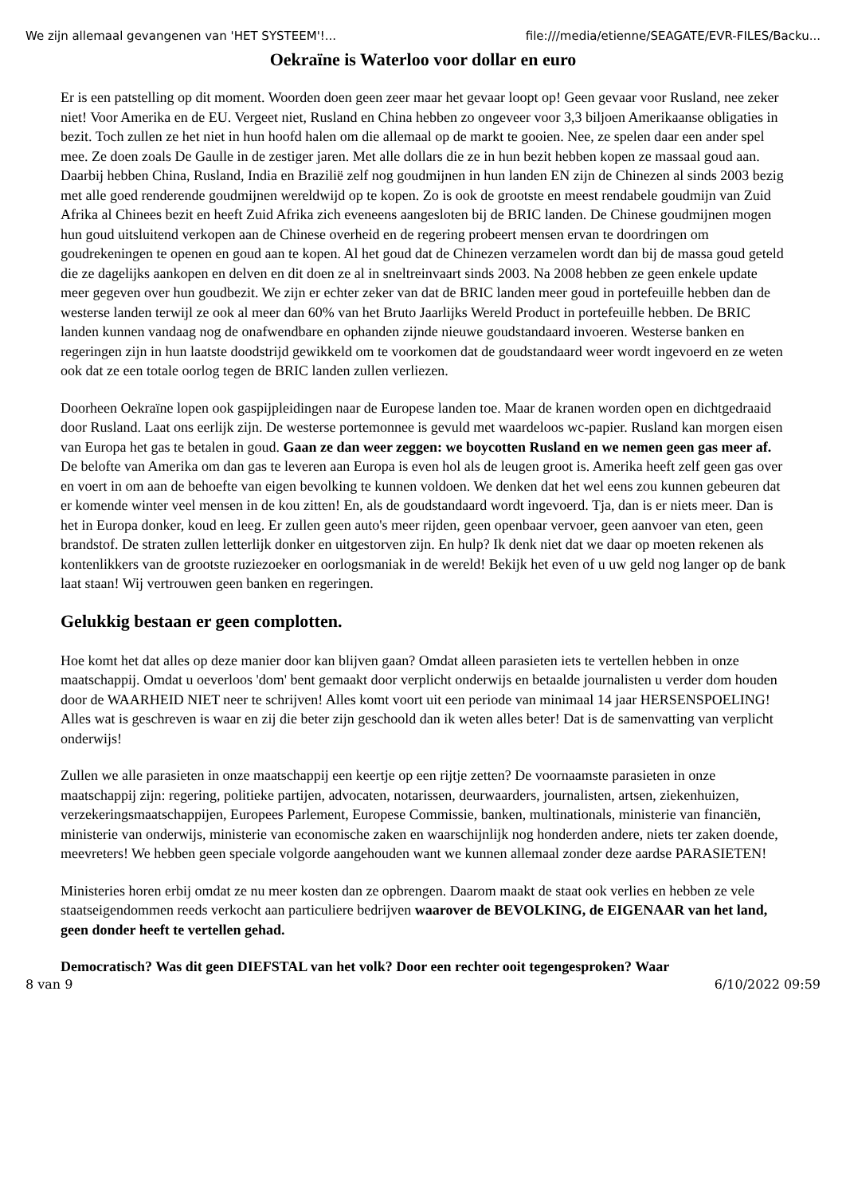We zijn allemaal gevangenen van 'HET SYSTEEM'!... file:///media/etienne/SEAGATE/EVR-FILES/Backu...
Oekraïne is Waterloo voor dollar en euro
Er is een patstelling op dit moment. Woorden doen geen zeer maar het gevaar loopt op! Geen gevaar voor Rusland, nee zeker niet! Voor Amerika en de EU. Vergeet niet, Rusland en China hebben zo ongeveer voor 3,3 biljoen Amerikaanse obligaties in bezit. Toch zullen ze het niet in hun hoofd halen om die allemaal op de markt te gooien. Nee, ze spelen daar een ander spel mee. Ze doen zoals De Gaulle in de zestiger jaren. Met alle dollars die ze in hun bezit hebben kopen ze massaal goud aan. Daarbij hebben China, Rusland, India en Brazilië zelf nog goudmijnen in hun landen EN zijn de Chinezen al sinds 2003 bezig met alle goed renderende goudmijnen wereldwijd op te kopen. Zo is ook de grootste en meest rendabele goudmijn van Zuid Afrika al Chinees bezit en heeft Zuid Afrika zich eveneens aangesloten bij de BRIC landen. De Chinese goudmijnen mogen hun goud uitsluitend verkopen aan de Chinese overheid en de regering probeert mensen ervan te doordringen om goudrekeningen te openen en goud aan te kopen. Al het goud dat de Chinezen verzamelen wordt dan bij de massa goud geteld die ze dagelijks aankopen en delven en dit doen ze al in sneltreinvaart sinds 2003. Na 2008 hebben ze geen enkele update meer gegeven over hun goudbezit. We zijn er echter zeker van dat de BRIC landen meer goud in portefeuille hebben dan de westerse landen terwijl ze ook al meer dan 60% van het Bruto Jaarlijks Wereld Product in portefeuille hebben. De BRIC landen kunnen vandaag nog de onafwendbare en ophanden zijnde nieuwe goudstandaard invoeren. Westerse banken en regeringen zijn in hun laatste doodstrijd gewikkeld om te voorkomen dat de goudstandaard weer wordt ingevoerd en ze weten ook dat ze een totale oorlog tegen de BRIC landen zullen verliezen.
Doorheen Oekraïne lopen ook gaspijpleidingen naar de Europese landen toe. Maar de kranen worden open en dichtgedraaid door Rusland. Laat ons eerlijk zijn. De westerse portemonnee is gevuld met waardeloos wc-papier. Rusland kan morgen eisen van Europa het gas te betalen in goud. Gaan ze dan weer zeggen: we boycotten Rusland en we nemen geen gas meer af. De belofte van Amerika om dan gas te leveren aan Europa is even hol als de leugen groot is. Amerika heeft zelf geen gas over en voert in om aan de behoefte van eigen bevolking te kunnen voldoen. We denken dat het wel eens zou kunnen gebeuren dat er komende winter veel mensen in de kou zitten! En, als de goudstandaard wordt ingevoerd. Tja, dan is er niets meer. Dan is het in Europa donker, koud en leeg. Er zullen geen auto's meer rijden, geen openbaar vervoer, geen aanvoer van eten, geen brandstof. De straten zullen letterlijk donker en uitgestorven zijn. En hulp? Ik denk niet dat we daar op moeten rekenen als kontenlikkers van de grootste ruziezoeker en oorlogsmaniak in de wereld! Bekijk het even of u uw geld nog langer op de bank laat staan! Wij vertrouwen geen banken en regeringen.
Gelukkig bestaan er geen complotten.
Hoe komt het dat alles op deze manier door kan blijven gaan? Omdat alleen parasieten iets te vertellen hebben in onze maatschappij. Omdat u oeverloos 'dom' bent gemaakt door verplicht onderwijs en betaalde journalisten u verder dom houden door de WAARHEID NIET neer te schrijven! Alles komt voort uit een periode van minimaal 14 jaar HERSENSPOELING! Alles wat is geschreven is waar en zij die beter zijn geschoold dan ik weten alles beter! Dat is de samenvatting van verplicht onderwijs!
Zullen we alle parasieten in onze maatschappij een keertje op een rijtje zetten? De voornaamste parasieten in onze maatschappij zijn: regering, politieke partijen, advocaten, notarissen, deurwaarders, journalisten, artsen, ziekenhuizen, verzekeringsmaatschappijen, Europees Parlement, Europese Commissie, banken, multinationals, ministerie van financiën, ministerie van onderwijs, ministerie van economische zaken en waarschijnlijk nog honderden andere, niets ter zaken doende, meevreters! We hebben geen speciale volgorde aangehouden want we kunnen allemaal zonder deze aardse PARASIETEN!
Ministeries horen erbij omdat ze nu meer kosten dan ze opbrengen. Daarom maakt de staat ook verlies en hebben ze vele staatseigendommen reeds verkocht aan particuliere bedrijven waarover de BEVOLKING, de EIGENAAR van het land, geen donder heeft te vertellen gehad.
Democratisch? Was dit geen DIEFSTAL van het volk? Door een rechter ooit tegengesproken? Waar
8 van 9 6/10/2022 09:59